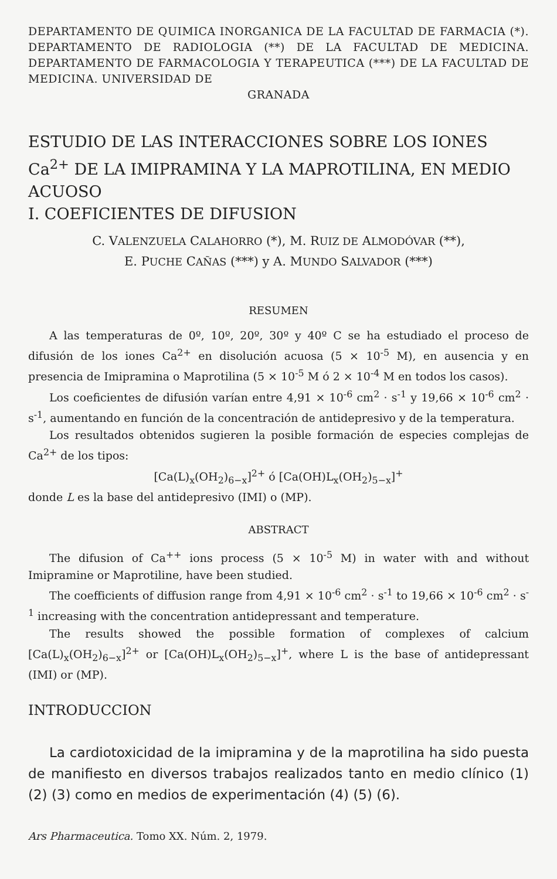DEPARTAMENTO DE QUIMICA INORGANICA DE LA FACULTAD DE FARMACIA (*). DEPARTAMENTO DE RADIOLOGIA (**) DE LA FACULTAD DE MEDICINA. DEPARTAMENTO DE FARMACOLOGIA Y TERAPEUTICA (***) DE LA FACULTAD DE MEDICINA. UNIVERSIDAD DE
GRANADA
ESTUDIO DE LAS INTERACCIONES SOBRE LOS IONES Ca<sup>2+</sup> DE LA IMIPRAMINA Y LA MAPROTILINA, EN MEDIO ACUOSO
I. COEFICIENTES DE DIFUSION
C. VALENZUELA CALAHORRO (*), M. RUIZ DE ALMODÓVAR (**),
E. PUCHE CAÑAS (***) y A. MUNDO SALVADOR (***)
RESUMEN
A las temperaturas de 0º, 10º, 20º, 30º y 40º C se ha estudiado el proceso de difusión de los iones Ca<sup>2+</sup> en disolución acuosa (5 × 10<sup>-5</sup> M), en ausencia y en presencia de Imipramina o Maprotilina (5 × 10<sup>-5</sup> M ó 2 × 10<sup>-4</sup> M en todos los casos).
Los coeficientes de difusión varían entre 4,91 × 10<sup>-6</sup> cm<sup>2</sup> · s<sup>-1</sup> y 19,66 × 10<sup>-6</sup> cm<sup>2</sup> · s<sup>-1</sup>, aumentando en función de la concentración de antidepresivo y de la temperatura.
Los resultados obtenidos sugieren la posible formación de especies complejas de Ca<sup>2+</sup> de los tipos:
[Ca(L)<sub>x</sub>(OH<sub>2</sub>)<sub>6−x</sub>]<sup>2+</sup> ó [Ca(OH)L<sub>x</sub>(OH<sub>2</sub>)<sub>5−x</sub>]<sup>+</sup>
donde L es la base del antidepresivo (IMI) o (MP).
ABSTRACT
The difusion of Ca<sup>++</sup> ions process (5 × 10<sup>-5</sup> M) in water with and without Imipramine or Maprotiline, have been studied.
The coefficients of diffusion range from 4,91 × 10<sup>-6</sup> cm<sup>2</sup> · s<sup>-1</sup> to 19,66 × 10<sup>-6</sup> cm<sup>2</sup> · s<sup>-1</sup> increasing with the concentration antidepressant and temperature.
The results showed the possible formation of complexes of calcium [Ca(L)<sub>x</sub>(OH<sub>2</sub>)<sub>6−x</sub>]<sup>2+</sup> or [Ca(OH)L<sub>x</sub>(OH<sub>2</sub>)<sub>5−x</sub>]<sup>+</sup>, where L is the base of antidepressant (IMI) or (MP).
INTRODUCCION
La cardiotoxicidad de la imipramina y de la maprotilina ha sido puesta de manifiesto en diversos trabajos realizados tanto en medio clínico (1) (2) (3) como en medios de experimentación (4) (5) (6).
Ars Pharmaceutica. Tomo XX. Núm. 2, 1979.